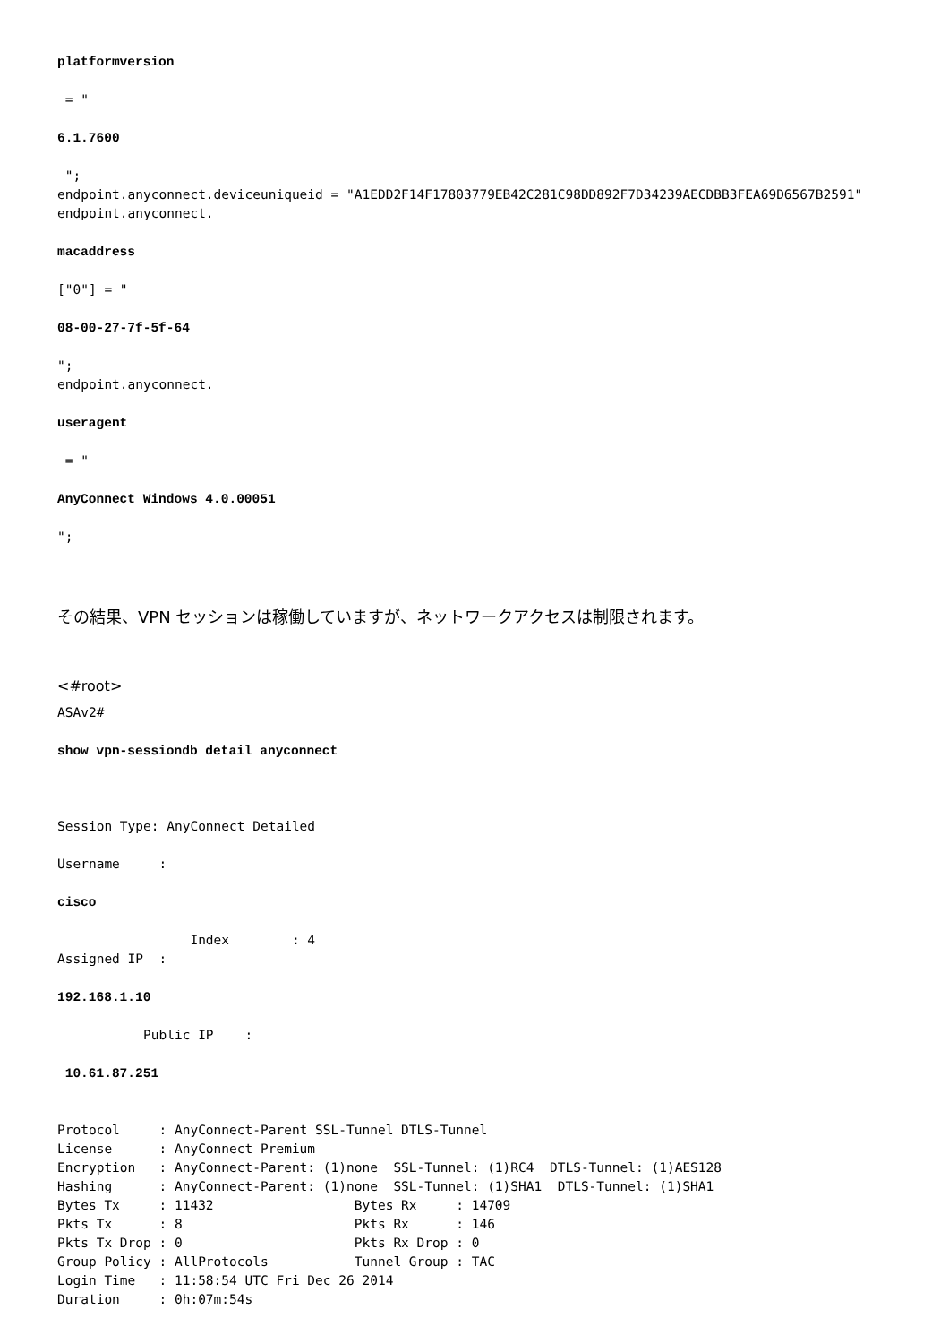platformversion

 = "

6.1.7600

 ";
endpoint.anyconnect.deviceuniqueid = "A1EDD2F14F17803779EB42C281C98DD892F7D34239AECDBB3FEA69D6567B2591"
endpoint.anyconnect.

macaddress

["0"] = "

08-00-27-7f-5f-64

";
endpoint.anyconnect.

useragent

 = "

AnyConnect Windows 4.0.00051

";
その結果、VPN セッションは稼働していますが、ネットワークアクセスは制限されます。
<#root>
ASAv2#

show vpn-sessiondb detail anyconnect



Session Type: AnyConnect Detailed

Username     :

cisco

                 Index        : 4
Assigned IP  :

192.168.1.10

           Public IP    :

 10.61.87.251


Protocol     : AnyConnect-Parent SSL-Tunnel DTLS-Tunnel
License      : AnyConnect Premium
Encryption   : AnyConnect-Parent: (1)none  SSL-Tunnel: (1)RC4  DTLS-Tunnel: (1)AES128
Hashing      : AnyConnect-Parent: (1)none  SSL-Tunnel: (1)SHA1  DTLS-Tunnel: (1)SHA1
Bytes Tx     : 11432                  Bytes Rx     : 14709
Pkts Tx      : 8                      Pkts Rx      : 146
Pkts Tx Drop : 0                      Pkts Rx Drop : 0
Group Policy : AllProtocols           Tunnel Group : TAC
Login Time   : 11:58:54 UTC Fri Dec 26 2014
Duration     : 0h:07m:54s